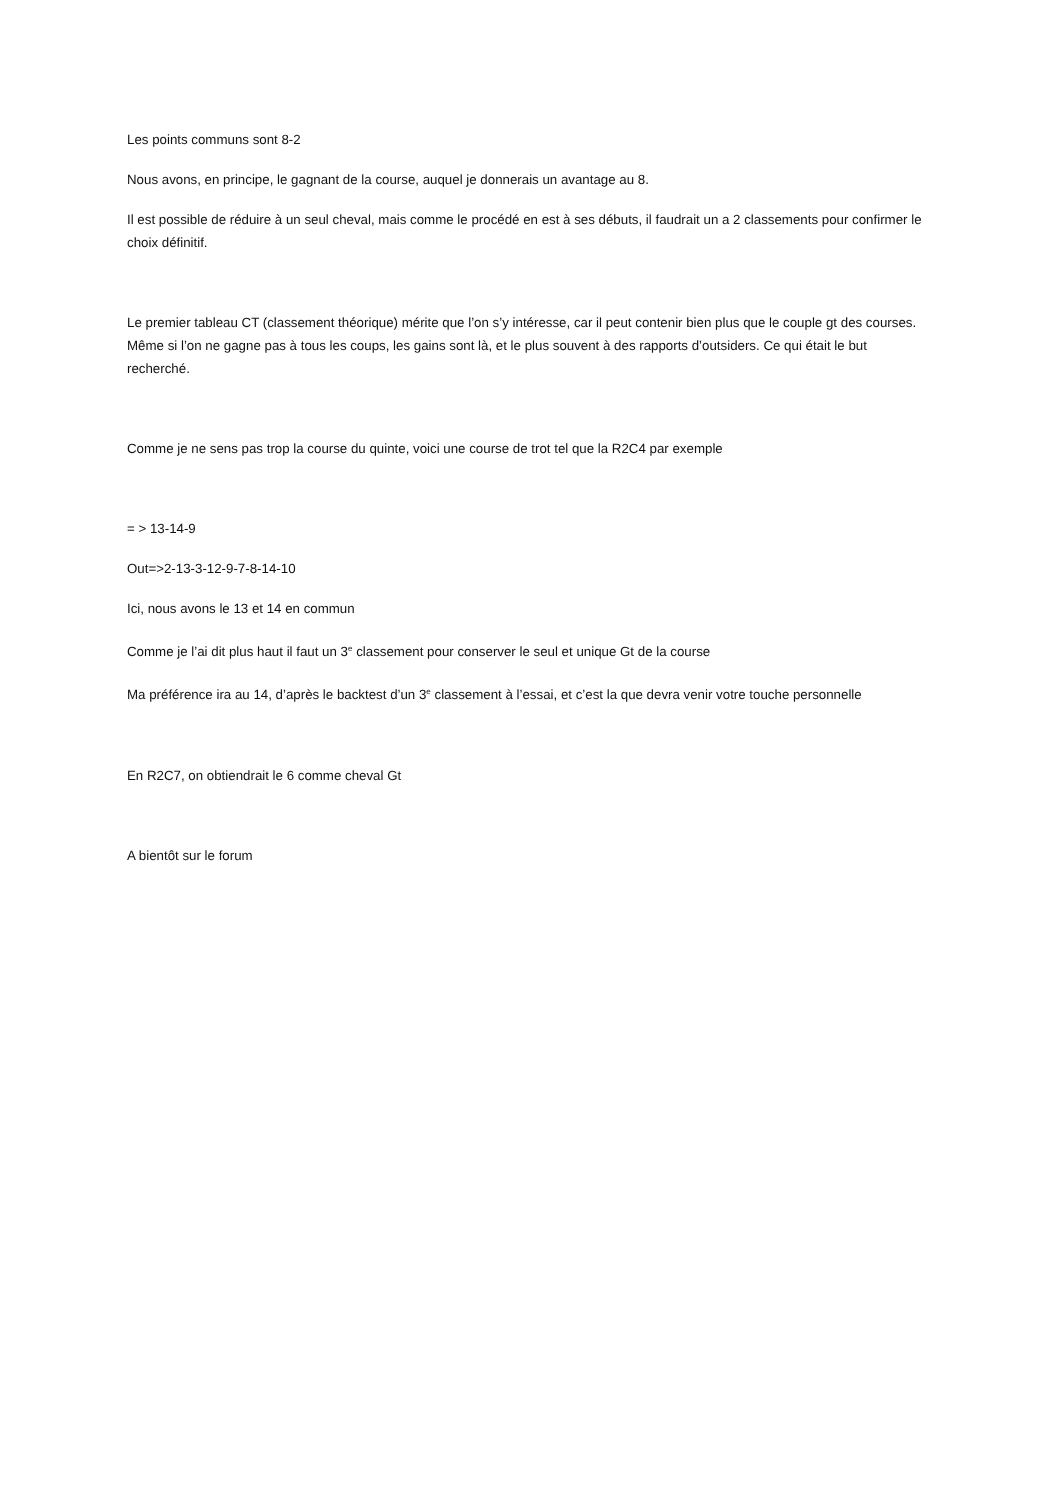Les points communs sont 8-2
Nous avons, en principe, le gagnant de la course, auquel je donnerais un avantage au 8.
Il est possible de réduire à un seul cheval, mais comme le procédé en est à ses débuts, il faudrait un a 2 classements pour confirmer le choix définitif.
Le premier tableau CT (classement théorique) mérite que l’on s’y intéresse, car il peut contenir bien plus que le couple gt des courses. Même si l’on ne gagne pas à tous les coups, les gains sont là, et le plus souvent à des rapports d’outsiders. Ce qui était le but recherché.
Comme je ne sens pas trop la course du quinte, voici une course de trot tel que la R2C4 par exemple
= > 13-14-9
Out=>2-13-3-12-9-7-8-14-10
Ici, nous avons le 13 et 14 en commun
Comme je l’ai dit plus haut il faut un 3<sup>e</sup> classement pour conserver le seul et unique Gt de la course
Ma préférence ira au 14, d’après le backtest d’un 3<sup>e</sup> classement à l’essai, et c’est la que devra venir votre touche personnelle
En R2C7, on obtiendrait le 6 comme cheval Gt
A bientôt sur le forum